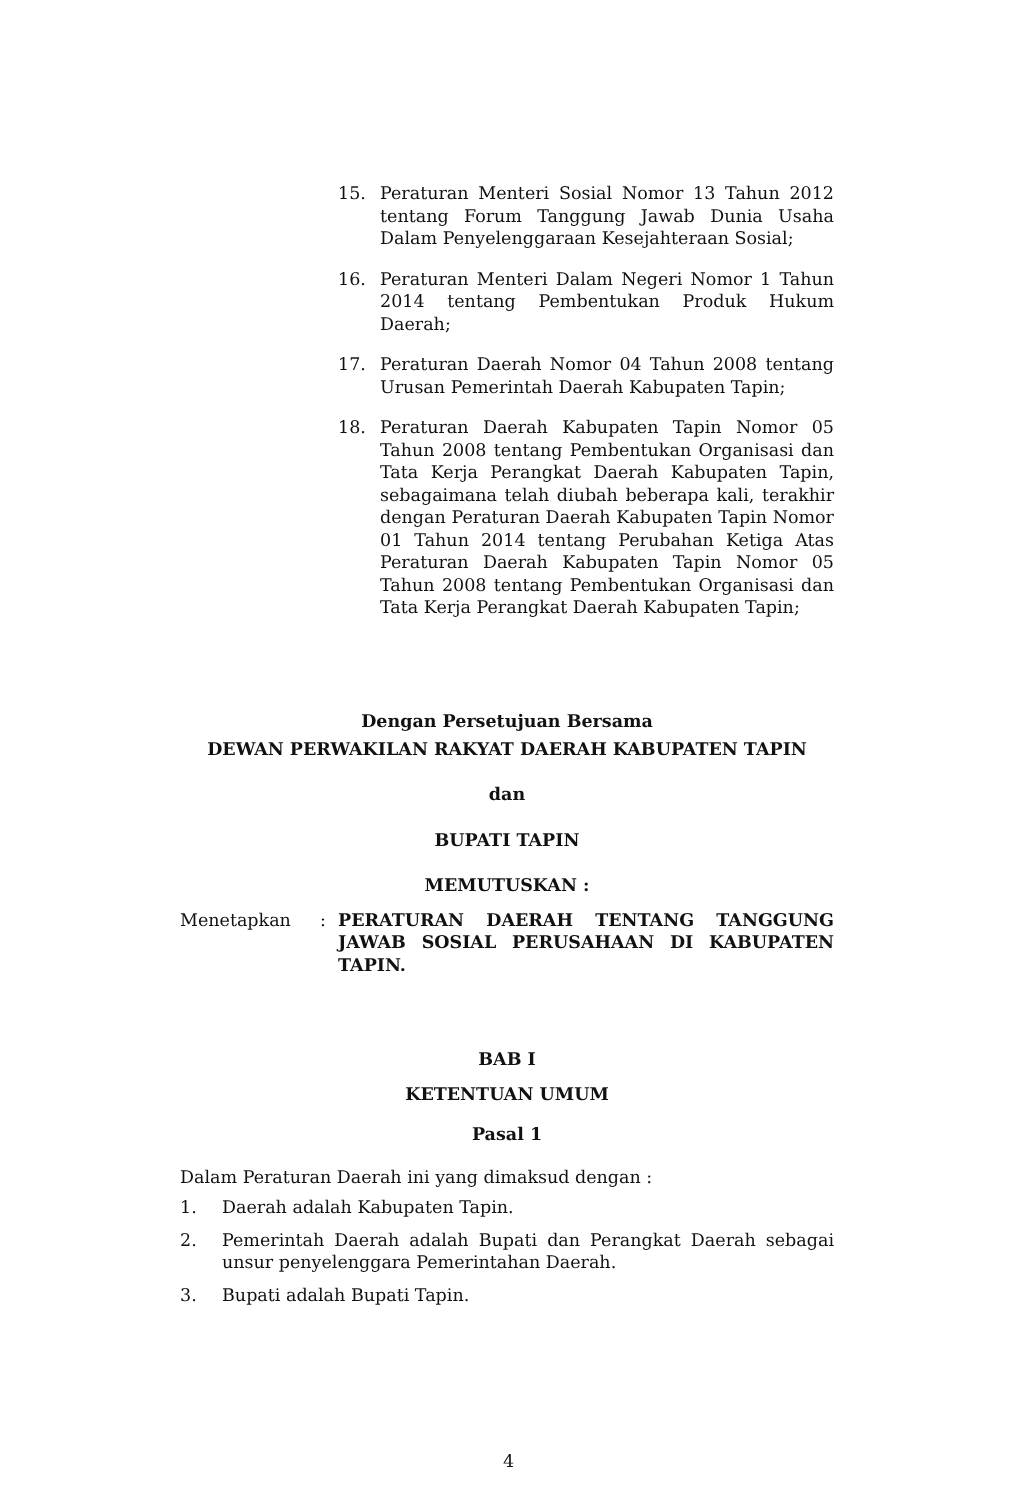15. Peraturan Menteri Sosial Nomor 13 Tahun 2012 tentang Forum Tanggung Jawab Dunia Usaha Dalam Penyelenggaraan Kesejahteraan Sosial;
16. Peraturan Menteri Dalam Negeri Nomor 1 Tahun 2014 tentang Pembentukan Produk Hukum Daerah;
17. Peraturan Daerah Nomor 04 Tahun 2008 tentang Urusan Pemerintah Daerah Kabupaten Tapin;
18. Peraturan Daerah Kabupaten Tapin Nomor 05 Tahun 2008 tentang Pembentukan Organisasi dan Tata Kerja Perangkat Daerah Kabupaten Tapin, sebagaimana telah diubah beberapa kali, terakhir dengan Peraturan Daerah Kabupaten Tapin Nomor 01 Tahun 2014 tentang Perubahan Ketiga Atas Peraturan Daerah Kabupaten Tapin Nomor 05 Tahun 2008 tentang Pembentukan Organisasi dan Tata Kerja Perangkat Daerah Kabupaten Tapin;
Dengan Persetujuan Bersama
DEWAN PERWAKILAN RAKYAT DAERAH KABUPATEN TAPIN
dan
BUPATI TAPIN
MEMUTUSKAN :
Menetapkan : PERATURAN DAERAH TENTANG TANGGUNG JAWAB SOSIAL PERUSAHAAN DI KABUPATEN TAPIN.
BAB I
KETENTUAN UMUM
Pasal 1
Dalam Peraturan Daerah ini yang dimaksud dengan :
1. Daerah adalah Kabupaten Tapin.
2. Pemerintah Daerah adalah Bupati dan Perangkat Daerah sebagai unsur penyelenggara Pemerintahan Daerah.
3. Bupati adalah Bupati Tapin.
4